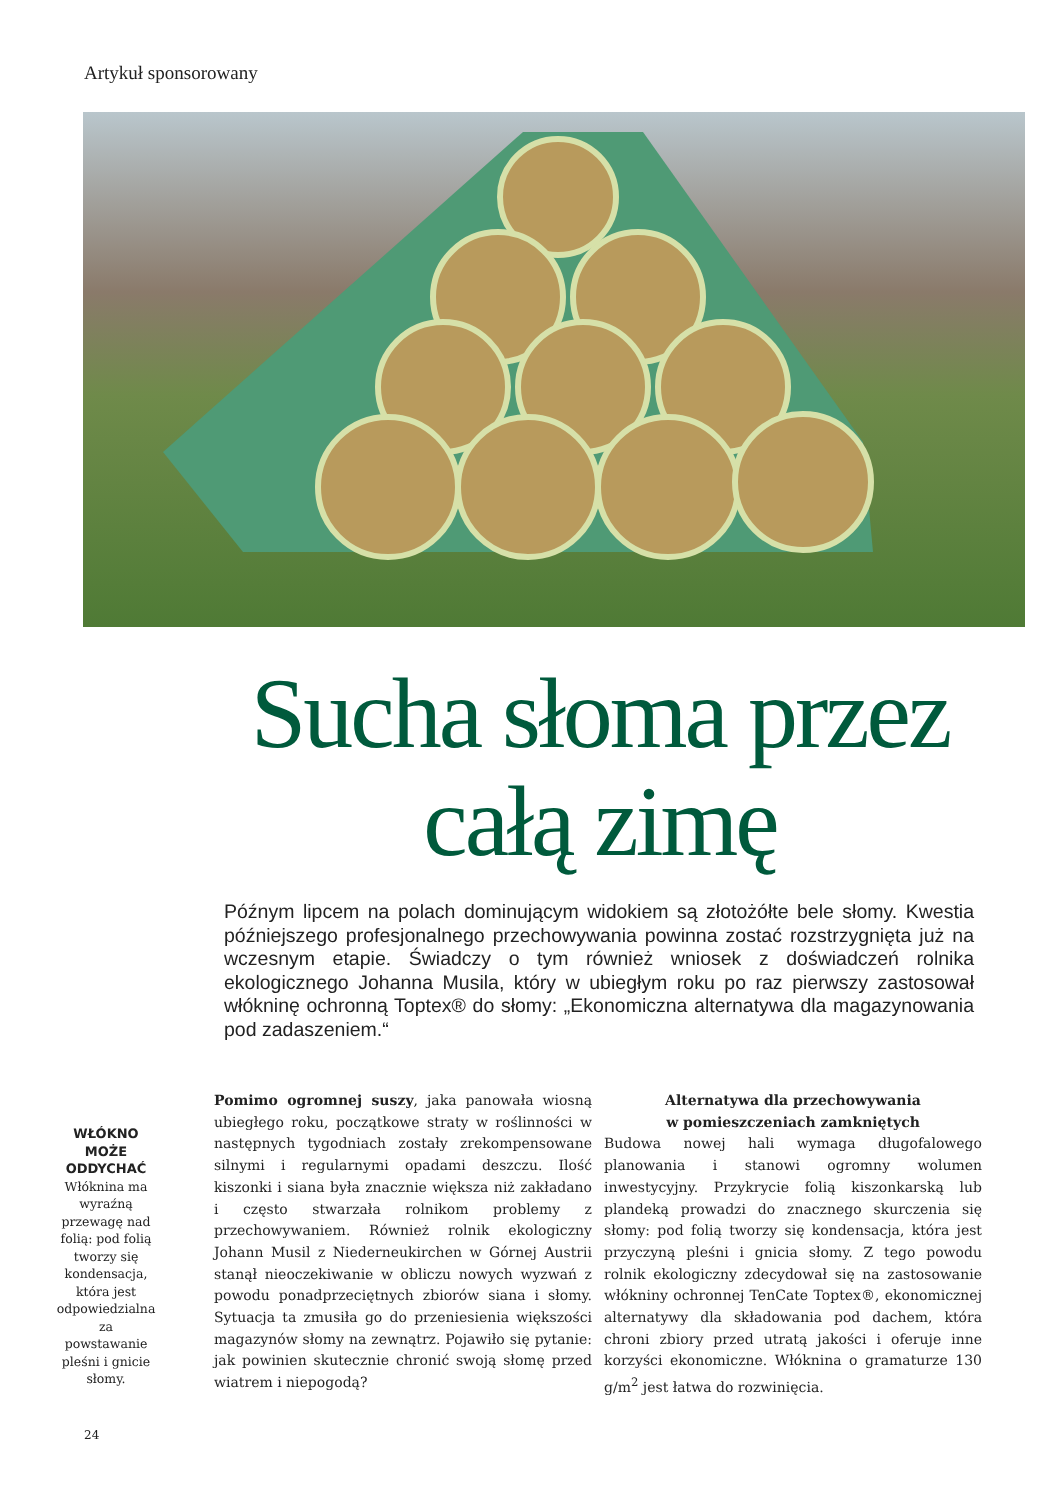Artykuł sponsorowany
Sucha słoma przez całą zimę
Późnym lipcem na polach dominującym widokiem są złotożółte bele słomy. Kwestia późniejszego profesjonalnego przechowywania powinna zostać rozstrzygnięta już na wczesnym etapie. Świadczy o tym również wniosek z doświadczeń rolnika ekologicznego Johanna Musila, który w ubiegłym roku po raz pierwszy zastosował włókninę ochronną Toptex® do słomy: „Ekonomiczna alternatywa dla magazynowania pod zadaszeniem.“
WŁÓKNO MOŻE ODDYCHAĆ
Włóknina ma wyraźną przewagę nad folią: pod folią tworzy się kondensacja, która jest odpowiedzialna za powstawanie pleśni i gnicie słomy.
Pomimo ogromnej suszy, jaka panowała wiosną ubiegłego roku, początkowe straty w roślinności w następnych tygodniach zostały zrekompensowane silnymi i regularnymi opadami deszczu. Ilość kiszonki i siana była znacznie większa niż zakładano i często stwarzała rolnikom problemy z przechowywaniem. Również rolnik ekologiczny Johann Musil z Niederneukirchen w Górnej Austrii stanął nieoczekiwanie w obliczu nowych wyzwań z powodu ponadprzeciętnych zbiorów siana i słomy. Sytuacja ta zmusiła go do przeniesienia większości magazynów słomy na zewnątrz. Pojawiło się pytanie: jak powinien skutecznie chronić swoją słomę przed wiatrem i niepogodą?
Alternatywa dla przechowywania
w pomieszczeniach zamkniętych
Budowa nowej hali wymaga długofalowego planowania i stanowi ogromny wolumen inwestycyjny. Przykrycie folią kiszonkarską lub plandeką prowadzi do znacznego skurczenia się słomy: pod folią tworzy się kondensacja, która jest przyczyną pleśni i gnicia słomy. Z tego powodu rolnik ekologiczny zdecydował się na zastosowanie włókniny ochronnej TenCate Toptex®, ekonomicznej alternatywy dla składowania pod dachem, która chroni zbiory przed utratą jakości i oferuje inne korzyści ekonomiczne. Włóknina o gramaturze 130 g/m<sup>2</sup> jest łatwa do rozwinięcia.
24